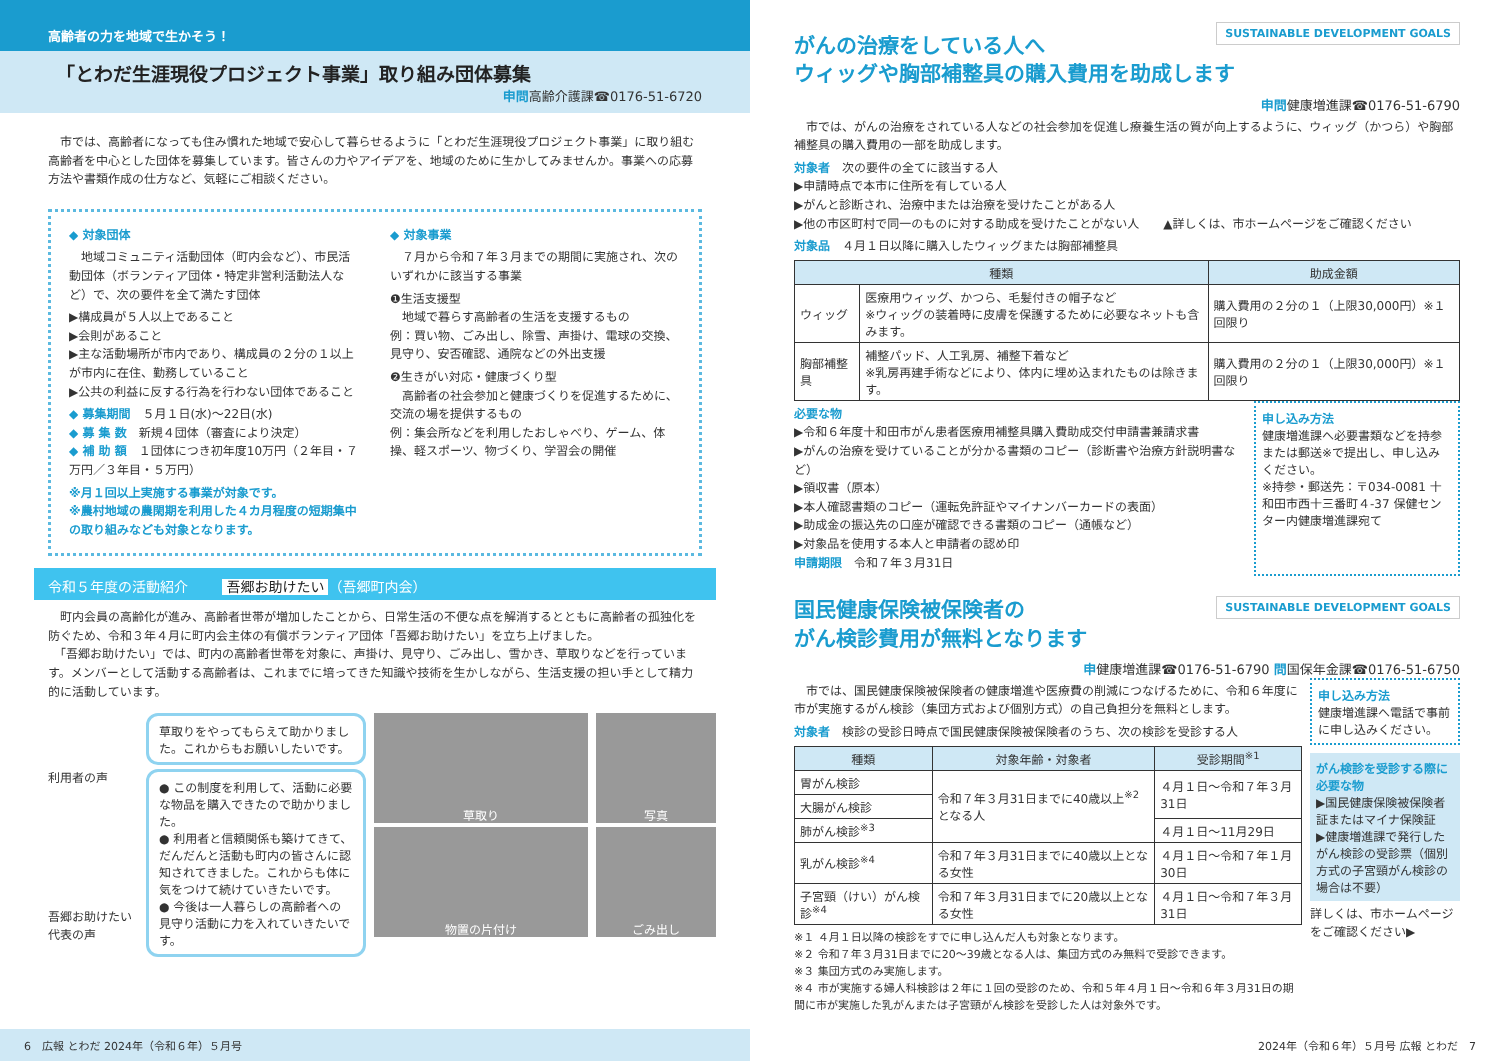高齢者の力を地域で生かそう！
「とわだ生涯現役プロジェクト事業」取り組み団体募集
申問高齢介護課☎0176-51-6720
　市では、高齢者になっても住み慣れた地域で安心して暮らせるように「とわだ生涯現役プロジェクト事業」に取り組む高齢者を中心とした団体を募集しています。皆さんの力やアイデアを、地域のために生かしてみませんか。事業への応募方法や書類作成の仕方など、気軽にご相談ください。
◆ 対象団体
　地域コミュニティ活動団体（町内会など）、市民活動団体（ボランティア団体・特定非営利活動法人など）で、次の要件を全て満たす団体
▶構成員が５人以上であること
▶会則があること
▶主な活動場所が市内であり、構成員の２分の１以上が市内に在住、勤務していること
▶公共の利益に反する行為を行わない団体であること
◆ 募集期間　５月１日(水)～22日(水)
◆ 募 集 数　新規４団体（審査により決定）
◆ 補 助 額　１団体につき初年度10万円（２年目・７万円／３年目・５万円）
※月１回以上実施する事業が対象です。
※農村地域の農閑期を利用した４カ月程度の短期集中の取り組みなども対象となります。
◆ 対象事業
　７月から令和７年３月までの期間に実施され、次のいずれかに該当する事業
❶生活支援型
　地域で暮らす高齢者の生活を支援するもの
例：買い物、ごみ出し、除雪、声掛け、電球の交換、見守り、安否確認、通院などの外出支援
❷生きがい対応・健康づくり型
　高齢者の社会参加と健康づくりを促進するために、交流の場を提供するもの
例：集会所などを利用したおしゃべり、ゲーム、体操、軽スポーツ、物づくり、学習会の開催
令和５年度の活動紹介 吾郷お助けたい （吾郷町内会）
　町内会員の高齢化が進み、高齢者世帯が増加したことから、日常生活の不便な点を解消するとともに高齢者の孤独化を防ぐため、令和３年４月に町内会主体の有償ボランティア団体「吾郷お助けたい」を立ち上げました。
　「吾郷お助けたい」では、町内の高齢者世帯を対象に、声掛け、見守り、ごみ出し、雪かき、草取りなどを行っています。メンバーとして活動する高齢者は、これまでに培ってきた知識や技術を生かしながら、生活支援の担い手として精力的に活動しています。
利用者の声
吾郷お助けたい代表の声
草取りをやってもらえて助かりました。これからもお願いしたいです。
● この制度を利用して、活動に必要な物品を購入できたので助かりました。
● 利用者と信頼関係も築けてきて、だんだんと活動も町内の皆さんに認知されてきました。これからも体に気をつけて続けていきたいです。
● 今後は一人暮らしの高齢者への見守り活動に力を入れていきたいです。
草取り
物置の片付け
写真
ごみ出し
6　広報 とわだ 2024年（令和６年）５月号
SUSTAINABLE DEVELOPMENT GOALS
がんの治療をしている人へ
ウィッグや胸部補整具の購入費用を助成します
申問健康増進課☎0176-51-6790
　市では、がんの治療をされている人などの社会参加を促進し療養生活の質が向上するように、ウィッグ（かつら）や胸部補整具の購入費用の一部を助成します。
対象者　次の要件の全てに該当する人
▶申請時点で本市に住所を有している人
▶がんと診断され、治療中または治療を受けたことがある人
▶他の市区町村で同一のものに対する助成を受けたことがない人　　▲詳しくは、市ホームページをご確認ください
対象品　４月１日以降に購入したウィッグまたは胸部補整具
| 種類 | | 助成金額 |
| --- | --- | --- |
| ウィッグ | 医療用ウィッグ、かつら、毛髪付きの帽子など ※ウィッグの装着時に皮膚を保護するために必要なネットも含みます。 | 購入費用の２分の１（上限30,000円）※１回限り |
| 胸部補整具 | 補整パッド、人工乳房、補整下着など ※乳房再建手術などにより、体内に埋め込まれたものは除きます。 | 購入費用の２分の１（上限30,000円）※１回限り |
必要な物
▶令和６年度十和田市がん患者医療用補整具購入費助成交付申請書兼請求書
▶がんの治療を受けていることが分かる書類のコピー（診断書や治療方針説明書など）
▶領収書（原本）
▶本人確認書類のコピー（運転免許証やマイナンバーカードの表面）
▶助成金の振込先の口座が確認できる書類のコピー（通帳など）
▶対象品を使用する本人と申請者の認め印
申請期限　令和７年３月31日
申し込み方法
健康増進課へ必要書類などを持参または郵送※で提出し、申し込みください。
※持参・郵送先：〒034-0081 十和田市西十三番町４-37 保健センター内健康増進課宛て
SUSTAINABLE DEVELOPMENT GOALS
国民健康保険被保険者の
がん検診費用が無料となります
申健康増進課☎0176-51-6790 問国保年金課☎0176-51-6750
　市では、国民健康保険被保険者の健康増進や医療費の削減につなげるために、令和６年度に市が実施するがん検診（集団方式および個別方式）の自己負担分を無料とします。
対象者　検診の受診日時点で国民健康保険被保険者のうち、次の検診を受診する人
| 種類 | 対象年齢・対象者 | 受診期間<sup>※1</sup> |
| --- | --- | --- |
| 胃がん検診 | 令和７年３月31日までに40歳以上<sup>※2</sup>となる人 | ４月１日～令和７年３月31日 |
| 大腸がん検診 | | |
| 肺がん検診<sup>※3</sup> | | ４月１日～11月29日 |
| 乳がん検診<sup>※4</sup> | 令和７年３月31日までに40歳以上となる女性 | ４月１日～令和７年１月30日 |
| 子宮頸（けい）がん検診<sup>※4</sup> | 令和７年３月31日までに20歳以上となる女性 | ４月１日～令和７年３月31日 |
※１ ４月１日以降の検診をすでに申し込んだ人も対象となります。
※２ 令和７年３月31日までに20～39歳となる人は、集団方式のみ無料で受診できます。
※３ 集団方式のみ実施します。
※４ 市が実施する婦人科検診は２年に１回の受診のため、令和５年４月１日～令和６年３月31日の期間に市が実施した乳がんまたは子宮頸がん検診を受診した人は対象外です。
申し込み方法
健康増進課へ電話で事前に申し込みください。
がん検診を受診する際に必要な物
▶国民健康保険被保険者証またはマイナ保険証
▶健康増進課で発行したがん検診の受診票（個別方式の子宮頸がん検診の場合は不要）
詳しくは、市ホームページをご確認ください▶
2024年（令和６年）５月号 広報 とわだ　7